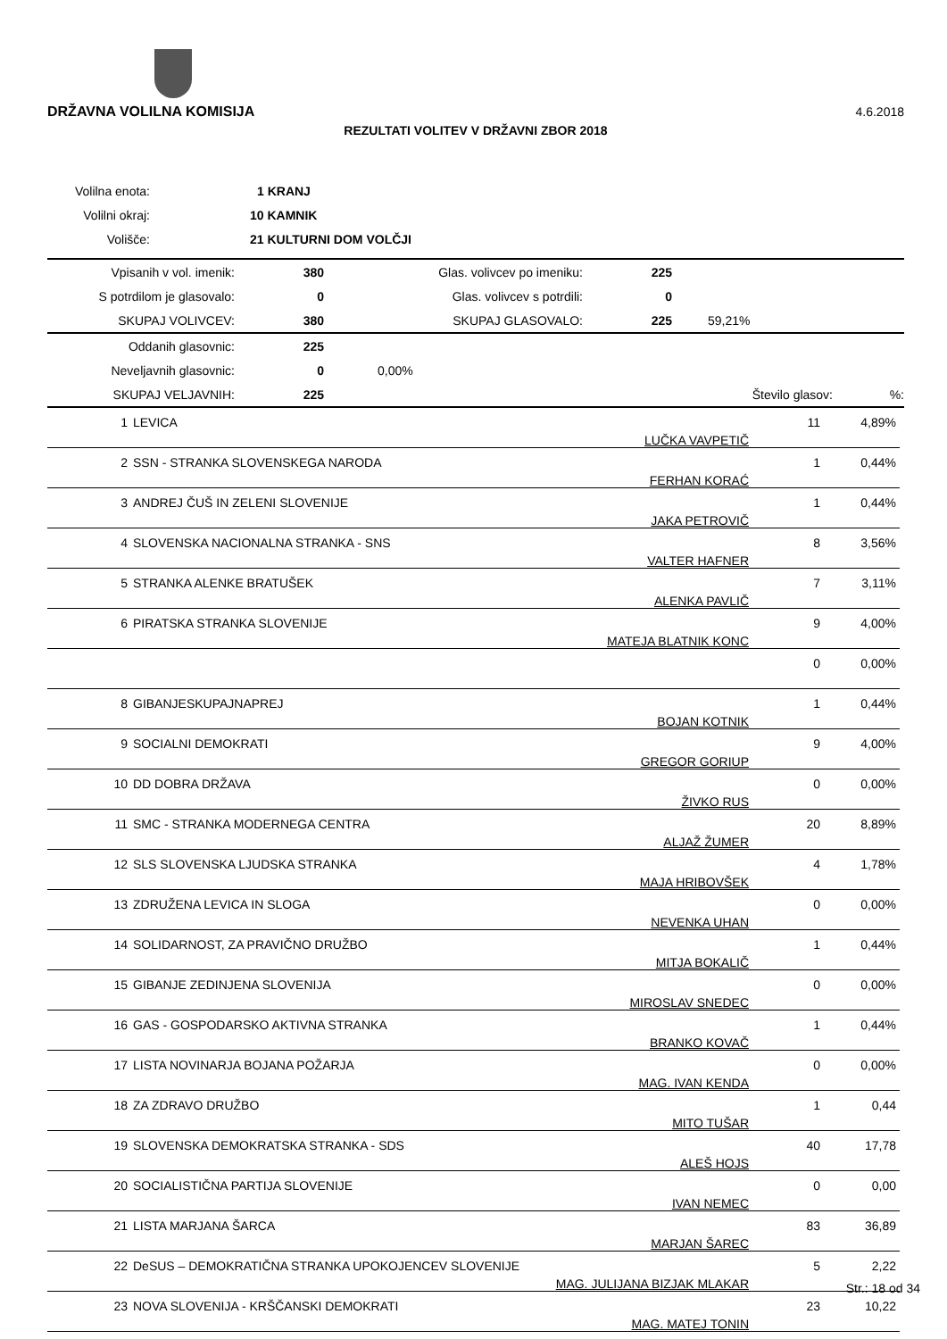DRŽAVNA VOLILNA KOMISIJA
4.6.2018
REZULTATI VOLITEV V DRŽAVNI ZBOR 2018
| Volilna enota: | 1 KRANJ |
| Volilni okraj: | 10 KAMNIK |
| Volišče: | 21 KULTURNI DOM VOLČJI |
| Vpisanih v vol. imenik: | 380 | Glas. volivcev po imeniku: | 225 | |
| S potrdilom je glasovalo: | 0 | Glas. volivcev s potrdili: | 0 | |
| SKUPAJ VOLIVCEV: | 380 | SKUPAJ GLASOVALO: | 225 | 59,21% |
| Oddanih glasovnic: | 225 | | | |
| Neveljavnih glasovnic: | 0 | 0,00% | | |
| SKUPAJ VELJAVNIH: | 225 | | Število glasov: | %: |
| 1 | LEVICA | LUČKA VAVPETIČ | 11 | 4,89% |
| 2 | SSN - STRANKA SLOVENSKEGA NARODA | FERHAN KORAĆ | 1 | 0,44% |
| 3 | ANDREJ ČUŠ IN ZELENI SLOVENIJE | JAKA PETROVIČ | 1 | 0,44% |
| 4 | SLOVENSKA NACIONALNA STRANKA - SNS | VALTER HAFNER | 8 | 3,56% |
| 5 | STRANKA ALENKE BRATUŠEK | ALENKA PAVLIČ | 7 | 3,11% |
| 6 | PIRATSKA STRANKA SLOVENIJE | MATEJA BLATNIK KONC | 9 | 4,00% |
| | | | 0 | 0,00% |
| 8 | GIBANJESKUPAJNAPREJ | BOJAN KOTNIK | 1 | 0,44% |
| 9 | SOCIALNI DEMOKRATI | GREGOR GORIUP | 9 | 4,00% |
| 10 | DD DOBRA DRŽAVA | ŽIVKO RUS | 0 | 0,00% |
| 11 | SMC - STRANKA MODERNEGA CENTRA | ALJAŽ ŽUMER | 20 | 8,89% |
| 12 | SLS SLOVENSKA LJUDSKA STRANKA | MAJA HRIBOVŠEK | 4 | 1,78% |
| 13 | ZDRUŽENA LEVICA IN SLOGA | NEVENKA UHAN | 0 | 0,00% |
| 14 | SOLIDARNOST, ZA PRAVIČNO DRUŽBO | MITJA BOKALIČ | 1 | 0,44% |
| 15 | GIBANJE ZEDINJENA SLOVENIJA | MIROSLAV SNEDEC | 0 | 0,00% |
| 16 | GAS - GOSPODARSKO AKTIVNA STRANKA | BRANKO KOVAČ | 1 | 0,44% |
| 17 | LISTA NOVINARJA BOJANA POŽARJA | MAG. IVAN KENDA | 0 | 0,00% |
| 18 | ZA ZDRAVO DRUŽBO | MITO TUŠAR | 1 | 0,44 |
| 19 | SLOVENSKA DEMOKRATSKA STRANKA - SDS | ALEŠ HOJS | 40 | 17,78 |
| 20 | SOCIALISTIČNA PARTIJA SLOVENIJE | IVAN NEMEC | 0 | 0,00 |
| 21 | LISTA MARJANA ŠARCA | MARJAN ŠAREC | 83 | 36,89 |
| 22 | DeSUS – DEMOKRATIČNA STRANKA UPOKOJENCEV SLOVENIJE | MAG. JULIJANA BIZJAK MLAKAR | 5 | 2,22 |
| 23 | NOVA SLOVENIJA - KRŠČANSKI DEMOKRATI | MAG. MATEJ TONIN | 23 | 10,22 |
Str.: 18 od 34